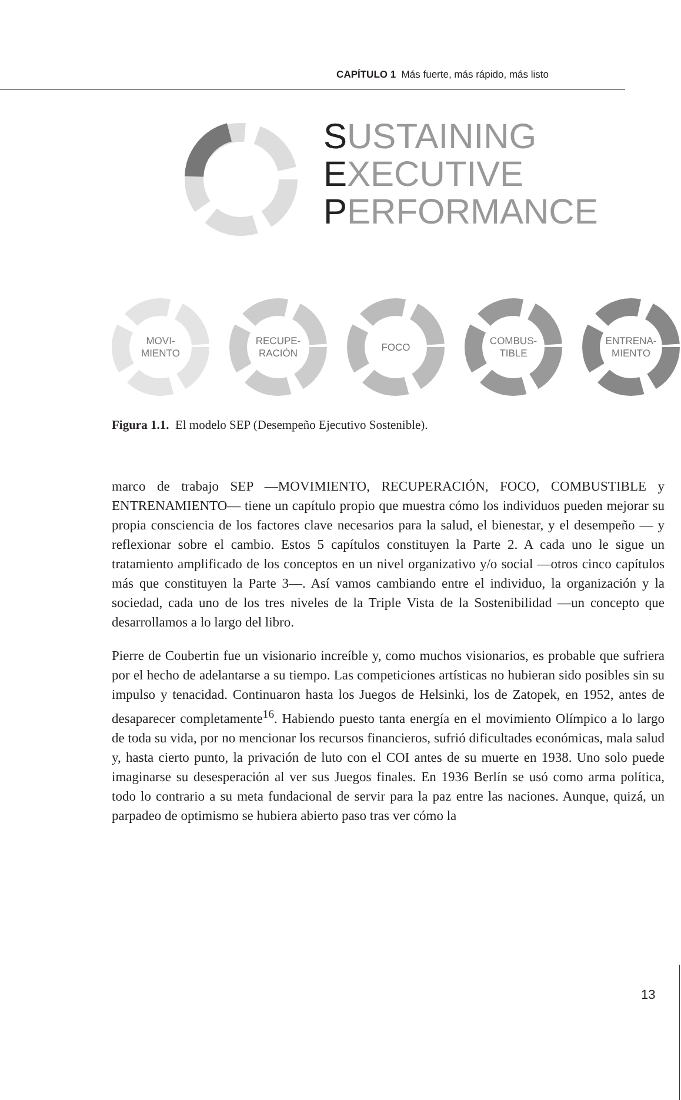CAPÍTULO 1 Más fuerte, más rápido, más listo
SUSTAINING
EXECUTIVE
PERFORMANCE
MOVI-
MIENTO
RECUPE-
RACIÓN
FOCO
COMBUS-
TIBLE
ENTRENA-
MIENTO
Figura 1.1. El modelo SEP (Desempeño Ejecutivo Sostenible).
marco de trabajo SEP —MOVIMIENTO, RECUPERACIÓN, FOCO, COMBUSTIBLE y ENTRENAMIENTO— tiene un capítulo propio que muestra cómo los individuos pueden mejorar su propia consciencia de los factores clave necesarios para la salud, el bienestar, y el desempeño — y reflexionar sobre el cambio. Estos 5 capítulos constituyen la Parte 2. A cada uno le sigue un tratamiento amplificado de los conceptos en un nivel organizativo y/o social —otros cinco capítulos más que constituyen la Parte 3—. Así vamos cambiando entre el individuo, la organización y la sociedad, cada uno de los tres niveles de la Triple Vista de la Sostenibilidad —un concepto que desarrollamos a lo largo del libro.
Pierre de Coubertin fue un visionario increíble y, como muchos visionarios, es probable que sufriera por el hecho de adelantarse a su tiempo. Las competiciones artísticas no hubieran sido posibles sin su impulso y tenacidad. Continuaron hasta los Juegos de Helsinki, los de Zatopek, en 1952, antes de desaparecer completamente<sup>16</sup>. Habiendo puesto tanta energía en el movimiento Olímpico a lo largo de toda su vida, por no mencionar los recursos financieros, sufrió dificultades económicas, mala salud y, hasta cierto punto, la privación de luto con el COI antes de su muerte en 1938. Uno solo puede imaginarse su desesperación al ver sus Juegos finales. En 1936 Berlín se usó como arma política, todo lo contrario a su meta fundacional de servir para la paz entre las naciones. Aunque, quizá, un parpadeo de optimismo se hubiera abierto paso tras ver cómo la
13